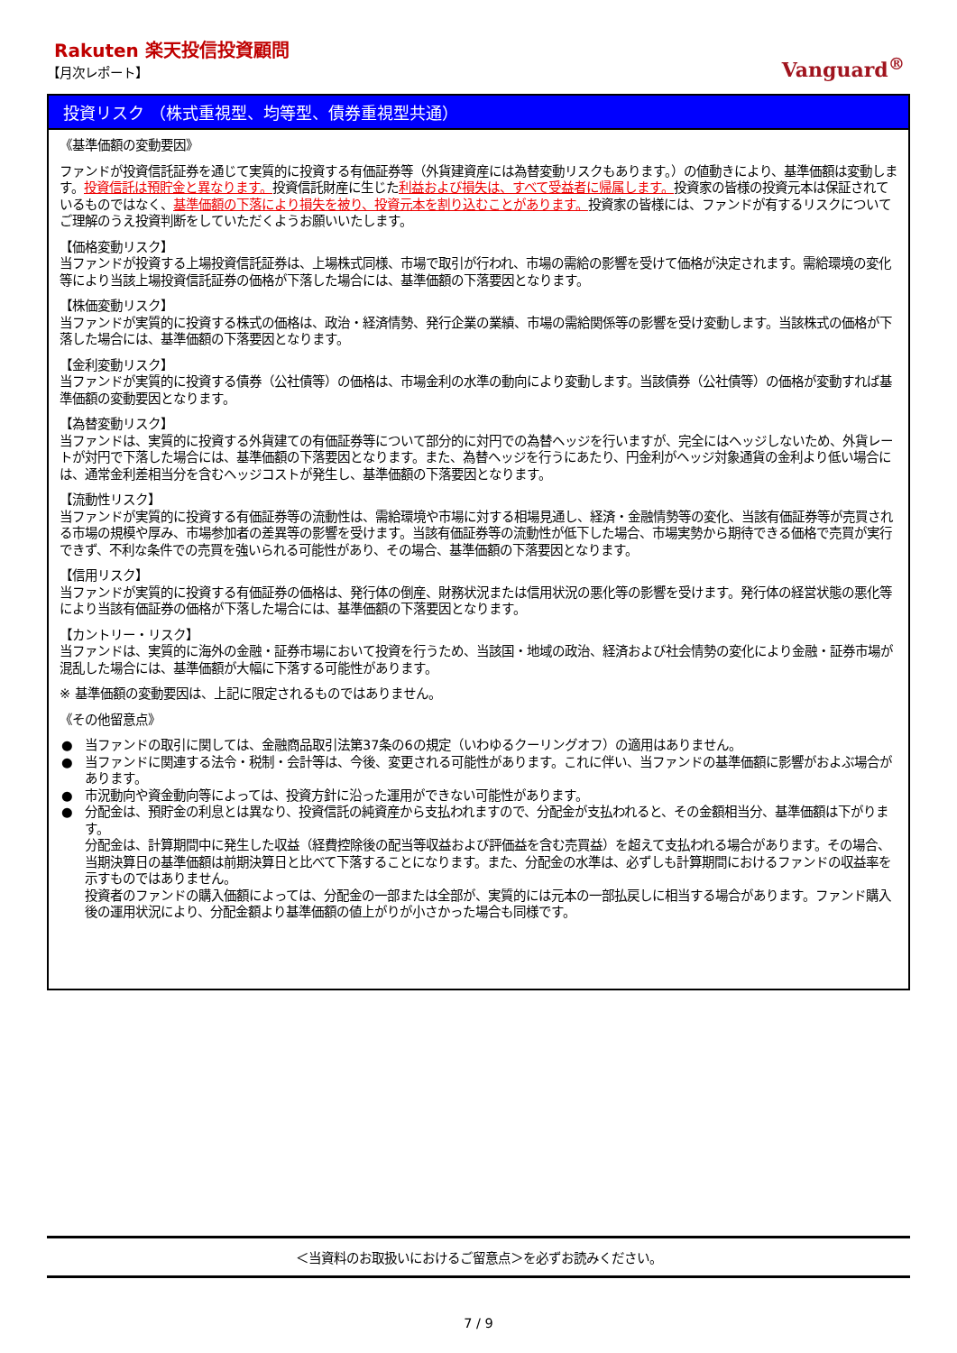Rakuten 楽天投信投資顧問
【月次レポート】
Vanguard<sup>®</sup>
投資リスク （株式重視型、均等型、債券重視型共通）
《基準価額の変動要因》
ファンドが投資信託証券を通じて実質的に投資する有価証券等（外貨建資産には為替変動リスクもあります。）の値動きにより、基準価額は変動します。投資信託は預貯金と異なります。投資信託財産に生じた利益および損失は、すべて受益者に帰属します。投資家の皆様の投資元本は保証されているものではなく、基準価額の下落により損失を被り、投資元本を割り込むことがあります。投資家の皆様には、ファンドが有するリスクについてご理解のうえ投資判断をしていただくようお願いいたします。
【価格変動リスク】
当ファンドが投資する上場投資信託証券は、上場株式同様、市場で取引が行われ、市場の需給の影響を受けて価格が決定されます。需給環境の変化等により当該上場投資信託証券の価格が下落した場合には、基準価額の下落要因となります。
【株価変動リスク】
当ファンドが実質的に投資する株式の価格は、政治・経済情勢、発行企業の業績、市場の需給関係等の影響を受け変動します。当該株式の価格が下落した場合には、基準価額の下落要因となります。
【金利変動リスク】
当ファンドが実質的に投資する債券（公社債等）の価格は、市場金利の水準の動向により変動します。当該債券（公社債等）の価格が変動すれば基準価額の変動要因となります。
【為替変動リスク】
当ファンドは、実質的に投資する外貨建ての有価証券等について部分的に対円での為替ヘッジを行いますが、完全にはヘッジしないため、外貨レートが対円で下落した場合には、基準価額の下落要因となります。また、為替ヘッジを行うにあたり、円金利がヘッジ対象通貨の金利より低い場合には、通常金利差相当分を含むヘッジコストが発生し、基準価額の下落要因となります。
【流動性リスク】
当ファンドが実質的に投資する有価証券等の流動性は、需給環境や市場に対する相場見通し、経済・金融情勢等の変化、当該有価証券等が売買される市場の規模や厚み、市場参加者の差異等の影響を受けます。当該有価証券等の流動性が低下した場合、市場実勢から期待できる価格で売買が実行できず、不利な条件での売買を強いられる可能性があり、その場合、基準価額の下落要因となります。
【信用リスク】
当ファンドが実質的に投資する有価証券の価格は、発行体の倒産、財務状況または信用状況の悪化等の影響を受けます。発行体の経営状態の悪化等により当該有価証券の価格が下落した場合には、基準価額の下落要因となります。
【カントリー・リスク】
当ファンドは、実質的に海外の金融・証券市場において投資を行うため、当該国・地域の政治、経済および社会情勢の変化により金融・証券市場が混乱した場合には、基準価額が大幅に下落する可能性があります。
※ 基準価額の変動要因は、上記に限定されるものではありません。
《その他留意点》
● 当ファンドの取引に関しては、金融商品取引法第37条の6の規定（いわゆるクーリングオフ）の適用はありません。
● 当ファンドに関連する法令・税制・会計等は、今後、変更される可能性があります。これに伴い、当ファンドの基準価額に影響がおよぶ場合があります。
● 市況動向や資金動向等によっては、投資方針に沿った運用ができない可能性があります。
● 分配金は、預貯金の利息とは異なり、投資信託の純資産から支払われますので、分配金が支払われると、その金額相当分、基準価額は下がります。
分配金は、計算期間中に発生した収益（経費控除後の配当等収益および評価益を含む売買益）を超えて支払われる場合があります。その場合、当期決算日の基準価額は前期決算日と比べて下落することになります。また、分配金の水準は、必ずしも計算期間におけるファンドの収益率を示すものではありません。
投資者のファンドの購入価額によっては、分配金の一部または全部が、実質的には元本の一部払戻しに相当する場合があります。ファンド購入後の運用状況により、分配金額より基準価額の値上がりが小さかった場合も同様です。
＜当資料のお取扱いにおけるご留意点＞を必ずお読みください。
7 / 9